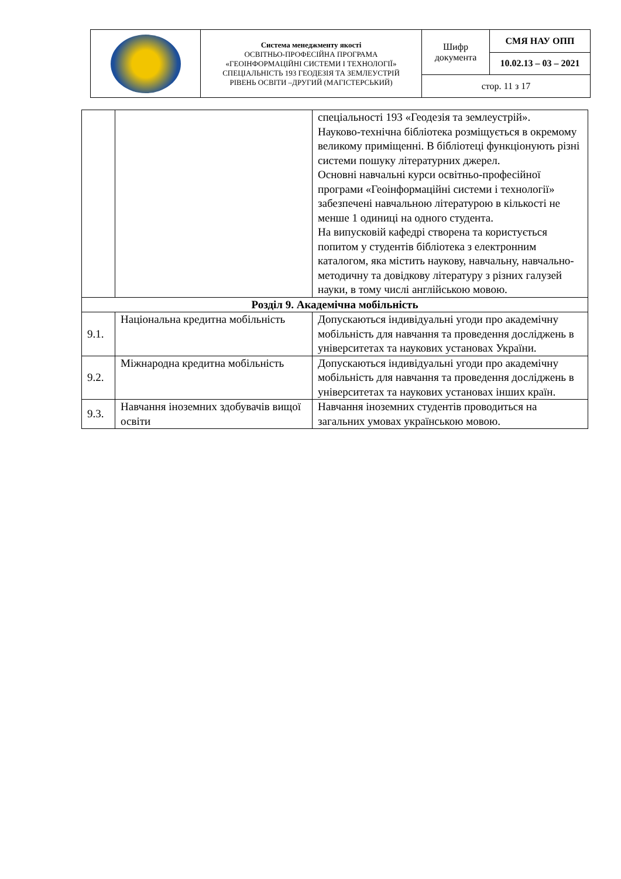| | Система менеджменту якості ОСВІТНЬО-ПРОФЕСІЙНА ПРОГРАМА «ГЕОІНФОРМАЦІЙНІ СИСТЕМИ І ТЕХНОЛОГІЇ» СПЕЦІАЛЬНІСТЬ 193 ГЕОДЕЗІЯ ТА ЗЕМЛЕУСТРІЙ РІВЕНЬ ОСВІТИ –ДРУГИЙ (МАГІСТЕРСЬКИЙ) | Шифр документа | СМЯ НАУ ОПП |
| | | | 10.02.13 – 03 – 2021 |
| | | стор. 11 з 17 | |
| | | спеціальності 193 «Геодезія та землеустрій». Науково-технічна бібліотека розміщується в окремому великому приміщенні. В бібліотеці функціонують різні системи пошуку літературних джерел. Основні навчальні курси освітньо-професійної програми «Геоінформаційні системи і технології» забезпечені навчальною літературою в кількості не менше 1 одиниці на одного студента. На випусковій кафедрі створена та користується попитом у студентів бібліотека з електронним каталогом, яка містить наукову, навчальну, навчально-методичну та довідкову літературу з різних галузей науки, в тому числі англійською мовою. |
| Розділ 9. Академічна мобільність | | |
| 9.1. | Національна кредитна мобільність | Допускаються індивідуальні угоди про академічну мобільність для навчання та проведення досліджень в університетах та наукових установах України. |
| 9.2. | Міжнародна кредитна мобільність | Допускаються індивідуальні угоди про академічну мобільність для навчання та проведення досліджень в університетах та наукових установах інших країн. |
| 9.3. | Навчання іноземних здобувачів вищої освіти | Навчання іноземних студентів проводиться на загальних умовах українською мовою. |